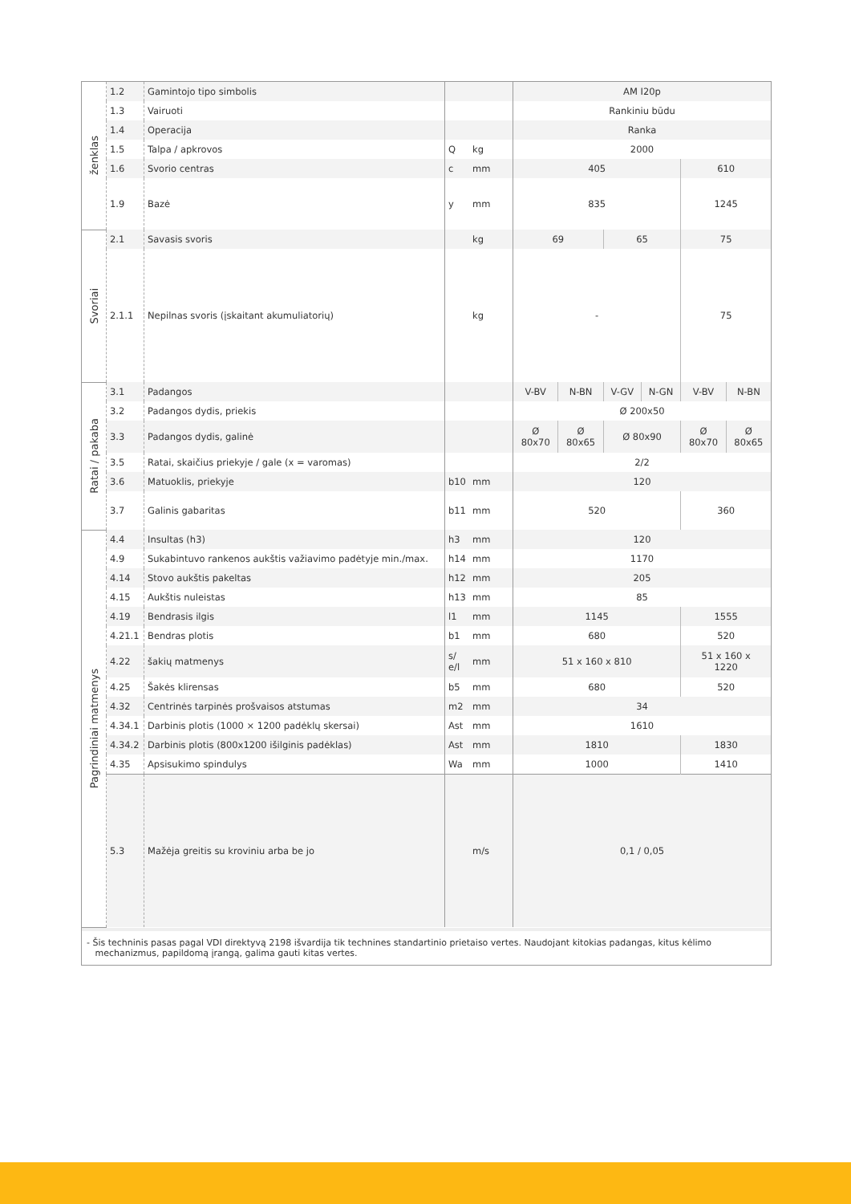| ženklas | 1.2 | Gamintojo tipo simbolis | | | AM I20p | | | | | |
| | 1.3 | Vairuoti | | | Rankiniu būdu | | | | | |
| | 1.4 | Operacija | | | Ranka | | | | | |
| | 1.5 | Talpa / apkrovos | Q | kg | 2000 | | | | | |
| | 1.6 | Svorio centras | c | mm | 405 | | | | 610 | |
| | 1.9 | Bazė | y | mm | 835 | | | | 1245 | |
| Svoriai | 2.1 | Savasis svoris | | kg | 69 | | 65 | | 75 | |
| | 2.1.1 | Nepilnas svoris (įskaitant akumuliatorių) | | kg | - | | | | 75 | |
| Ratai / pakaba | 3.1 | Padangos | | | V-BV | N-BN | V-GV | N-GN | V-BV | N-BN |
| | 3.2 | Padangos dydis, priekis | | | Ø 200x50 | | | | | |
| | 3.3 | Padangos dydis, galinė | | | Ø 80x70 | Ø 80x65 | Ø 80x90 | | Ø 80x70 | Ø 80x65 |
| | 3.5 | Ratai, skaičius priekyje / gale (x = varomas) | | | 2/2 | | | | | |
| | 3.6 | Matuoklis, priekyje | b10 | mm | 120 | | | | | |
| | 3.7 | Galinis gabaritas | b11 | mm | 520 | | | | 360 | |
| Pagrindiniai matmenys | 4.4 | Insultas (h3) | h3 | mm | 120 | | | | | |
| | 4.9 | Sukabintuvo rankenos aukštis važiavimo padėtyje min./max. | h14 | mm | 1170 | | | | | |
| | 4.14 | Stovo aukštis pakeltas | h12 | mm | 205 | | | | | |
| | 4.15 | Aukštis nuleistas | h13 | mm | 85 | | | | | |
| | 4.19 | Bendrasis ilgis | l1 | mm | 1145 | | | | 1555 | |
| | 4.21.1 | Bendras plotis | b1 | mm | 680 | | | | 520 | |
| | 4.22 | šakių matmenys | s/ e/l | mm | 51 x 160 x 810 | | | | 51 x 160 x 1220 | |
| | 4.25 | Šakės klirensas | b5 | mm | 680 | | | | 520 | |
| | 4.32 | Centrinės tarpinės prošvaisos atstumas | m2 | mm | 34 | | | | | |
| | 4.34.1 | Darbinis plotis (1000 × 1200 padėklų skersai) | Ast | mm | 1610 | | | | | |
| | 4.34.2 | Darbinis plotis (800x1200 išilginis padėklas) | Ast | mm | 1810 | | | | 1830 | |
| | 4.35 | Apsisukimo spindulys | Wa | mm | 1000 | | | | 1410 | |
| | 5.3 | Mažėja greitis su kroviniu arba be jo | | m/s | 0,1 / 0,05 | | | | | |
- Šis techninis pasas pagal VDI direktyvą 2198 išvardija tik technines standartinio prietaiso vertes. Naudojant kitokias padangas, kitus kėlimo
mechanizmus, papildomą įrangą, galima gauti kitas vertes.